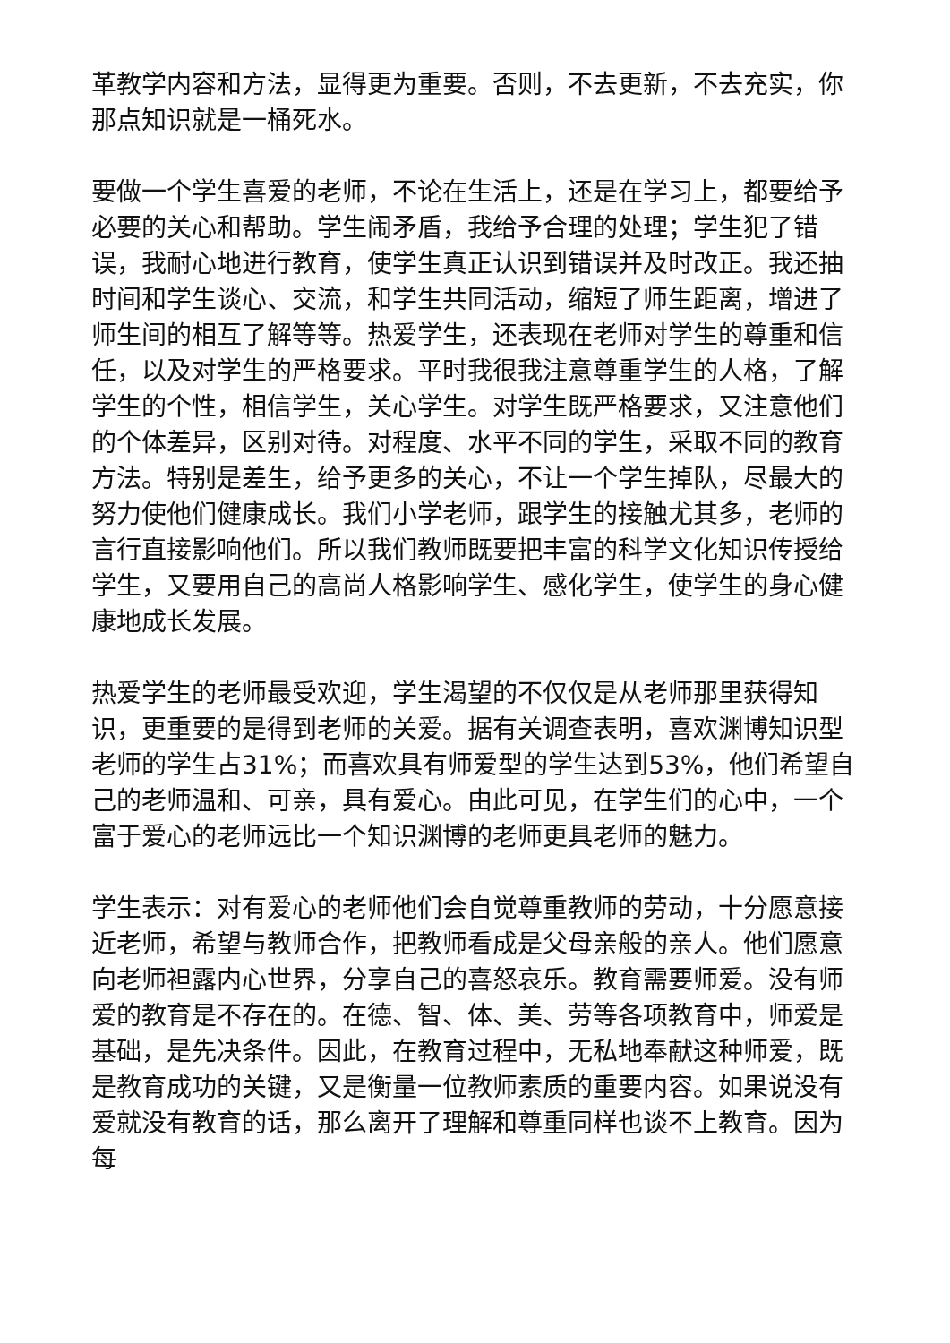革教学内容和方法，显得更为重要。否则，不去更新，不去充实，你那点知识就是一桶死水。
要做一个学生喜爱的老师，不论在生活上，还是在学习上，都要给予必要的关心和帮助。学生闹矛盾，我给予合理的处理；学生犯了错误，我耐心地进行教育，使学生真正认识到错误并及时改正。我还抽时间和学生谈心、交流，和学生共同活动，缩短了师生距离，增进了师生间的相互了解等等。热爱学生，还表现在老师对学生的尊重和信任，以及对学生的严格要求。平时我很我注意尊重学生的人格，了解学生的个性，相信学生，关心学生。对学生既严格要求，又注意他们的个体差异，区别对待。对程度、水平不同的学生，采取不同的教育方法。特别是差生，给予更多的关心，不让一个学生掉队，尽最大的努力使他们健康成长。我们小学老师，跟学生的接触尤其多，老师的言行直接影响他们。所以我们教师既要把丰富的科学文化知识传授给学生，又要用自己的高尚人格影响学生、感化学生，使学生的身心健康地成长发展。
热爱学生的老师最受欢迎，学生渴望的不仅仅是从老师那里获得知识，更重要的是得到老师的关爱。据有关调查表明，喜欢渊博知识型老师的学生占31%；而喜欢具有师爱型的学生达到53%，他们希望自己的老师温和、可亲，具有爱心。由此可见，在学生们的心中，一个富于爱心的老师远比一个知识渊博的老师更具老师的魅力。
学生表示：对有爱心的老师他们会自觉尊重教师的劳动，十分愿意接近老师，希望与教师合作，把教师看成是父母亲般的亲人。他们愿意向老师袒露内心世界，分享自己的喜怒哀乐。教育需要师爱。没有师爱的教育是不存在的。在德、智、体、美、劳等各项教育中，师爱是基础，是先决条件。因此，在教育过程中，无私地奉献这种师爱，既是教育成功的关键，又是衡量一位教师素质的重要内容。如果说没有爱就没有教育的话，那么离开了理解和尊重同样也谈不上教育。因为每